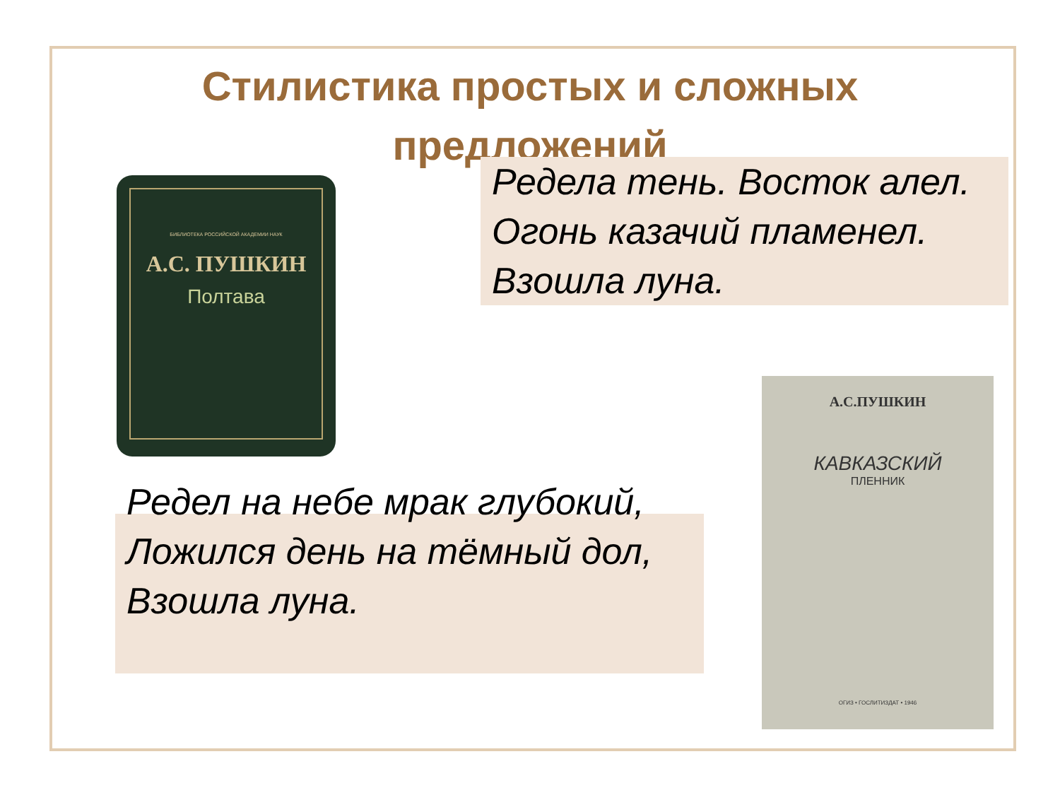Стилистика простых и сложных предложений
БИБЛИОТЕКА РОССИЙСКОЙ АКАДЕМИИ НАУК
А.С. ПУШКИН
Полтава
Редела тень. Восток алел.
Огонь казачий пламенел.
Взошла луна.
Редел на небе мрак глубокий,
Ложился день на тёмный дол,
Взошла луна.
А.С.ПУШКИН
КАВКАЗСКИЙ
ПЛЕННИК
ОГИЗ • ГОСЛИТИЗДАТ • 1946